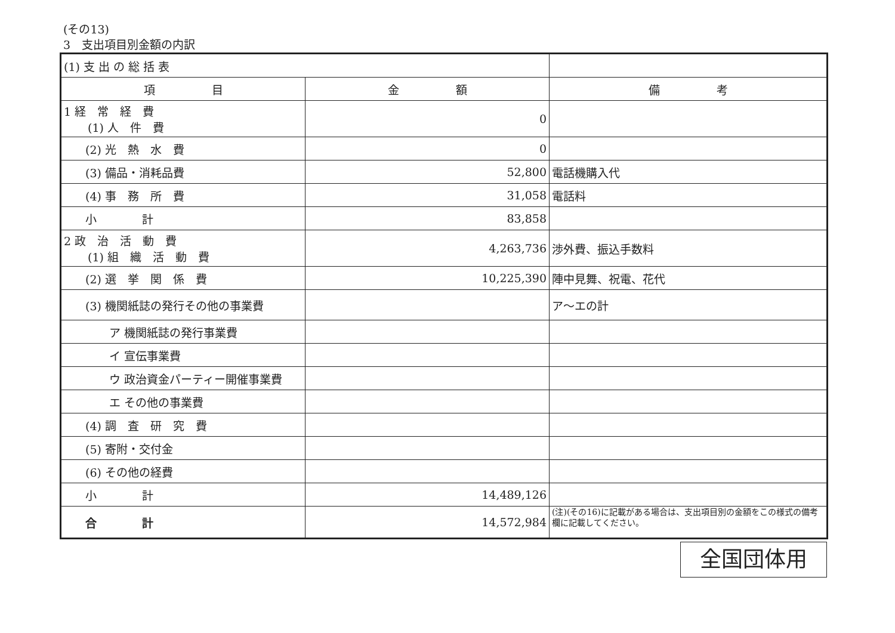(その13)
3　支出項目別金額の内訳
| (1) 支 出 の 総 括 表 | | |
| 項 目 | 金 額 | 備 考 |
| 1 経 常 経 費 (1) 人 件 費 | 0 | |
| (2) 光 熱 水 費 | 0 | |
| (3) 備品・消耗品費 | 52,800 | 電話機購入代 |
| (4) 事 務 所 費 | 31,058 | 電話料 |
| 小 計 | 83,858 | |
| 2 政 治 活 動 費 (1) 組 織 活 動 費 | 4,263,736 | 渉外費、振込手数料 |
| (2) 選 挙 関 係 費 | 10,225,390 | 陣中見舞、祝電、花代 |
| (3) 機関紙誌の発行その他の事業費 | | ア～エの計 |
| ア 機関紙誌の発行事業費 | | |
| イ 宣伝事業費 | | |
| ウ 政治資金パーティー開催事業費 | | |
| エ その他の事業費 | | |
| (4) 調 査 研 究 費 | | |
| (5) 寄附・交付金 | | |
| (6) その他の経費 | | |
| 小 計 | 14,489,126 | |
| 合 計 | 14,572,984 | (注)(その16)に記載がある場合は、支出項目別の金額をこの様式の備考欄に記載してください。 |
全国団体用